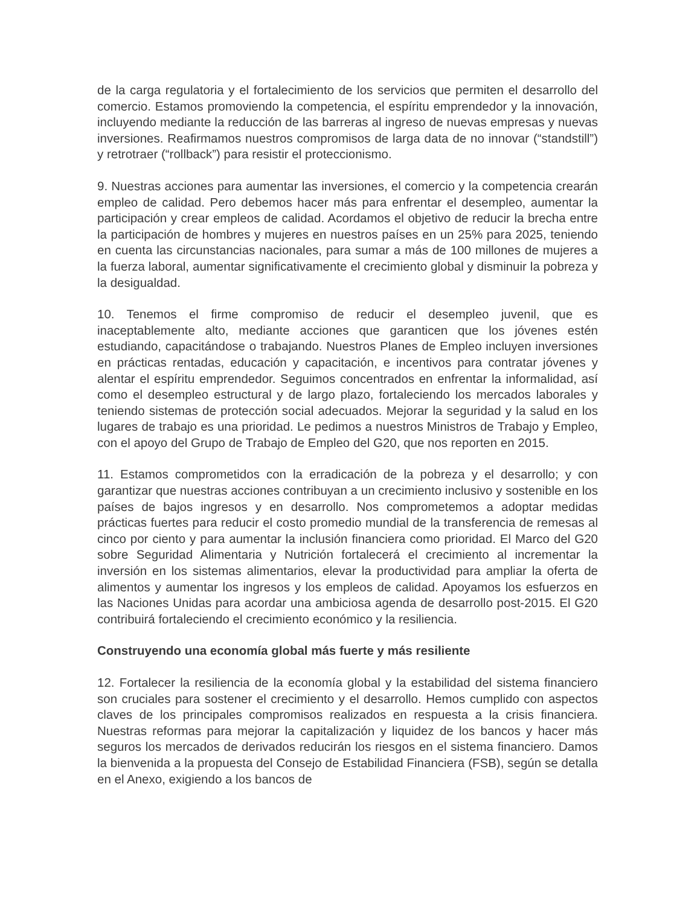de la carga regulatoria y el fortalecimiento de los servicios que permiten el desarrollo del comercio. Estamos promoviendo la competencia, el espíritu emprendedor y la innovación, incluyendo mediante la reducción de las barreras al ingreso de nuevas empresas y nuevas inversiones. Reafirmamos nuestros compromisos de larga data de no innovar (“standstill”) y retrotraer (“rollback”) para resistir el proteccionismo.
9. Nuestras acciones para aumentar las inversiones, el comercio y la competencia crearán empleo de calidad. Pero debemos hacer más para enfrentar el desempleo, aumentar la participación y crear empleos de calidad. Acordamos el objetivo de reducir la brecha entre la participación de hombres y mujeres en nuestros países en un 25% para 2025, teniendo en cuenta las circunstancias nacionales, para sumar a más de 100 millones de mujeres a la fuerza laboral, aumentar significativamente el crecimiento global y disminuir la pobreza y la desigualdad.
10. Tenemos el firme compromiso de reducir el desempleo juvenil, que es inaceptablemente alto, mediante acciones que garanticen que los jóvenes estén estudiando, capacitándose o trabajando. Nuestros Planes de Empleo incluyen inversiones en prácticas rentadas, educación y capacitación, e incentivos para contratar jóvenes y alentar el espíritu emprendedor. Seguimos concentrados en enfrentar la informalidad, así como el desempleo estructural y de largo plazo, fortaleciendo los mercados laborales y teniendo sistemas de protección social adecuados. Mejorar la seguridad y la salud en los lugares de trabajo es una prioridad. Le pedimos a nuestros Ministros de Trabajo y Empleo, con el apoyo del Grupo de Trabajo de Empleo del G20, que nos reporten en 2015.
11. Estamos comprometidos con la erradicación de la pobreza y el desarrollo; y con garantizar que nuestras acciones contribuyan a un crecimiento inclusivo y sostenible en los países de bajos ingresos y en desarrollo. Nos comprometemos a adoptar medidas prácticas fuertes para reducir el costo promedio mundial de la transferencia de remesas al cinco por ciento y para aumentar la inclusión financiera como prioridad. El Marco del G20 sobre Seguridad Alimentaria y Nutrición fortalecerá el crecimiento al incrementar la inversión en los sistemas alimentarios, elevar la productividad para ampliar la oferta de alimentos y aumentar los ingresos y los empleos de calidad. Apoyamos los esfuerzos en las Naciones Unidas para acordar una ambiciosa agenda de desarrollo post-2015. El G20 contribuirá fortaleciendo el crecimiento económico y la resiliencia.
Construyendo una economía global más fuerte y más resiliente
12. Fortalecer la resiliencia de la economía global y la estabilidad del sistema financiero son cruciales para sostener el crecimiento y el desarrollo. Hemos cumplido con aspectos claves de los principales compromisos realizados en respuesta a la crisis financiera. Nuestras reformas para mejorar la capitalización y liquidez de los bancos y hacer más seguros los mercados de derivados reducirán los riesgos en el sistema financiero. Damos la bienvenida a la propuesta del Consejo de Estabilidad Financiera (FSB), según se detalla en el Anexo, exigiendo a los bancos de